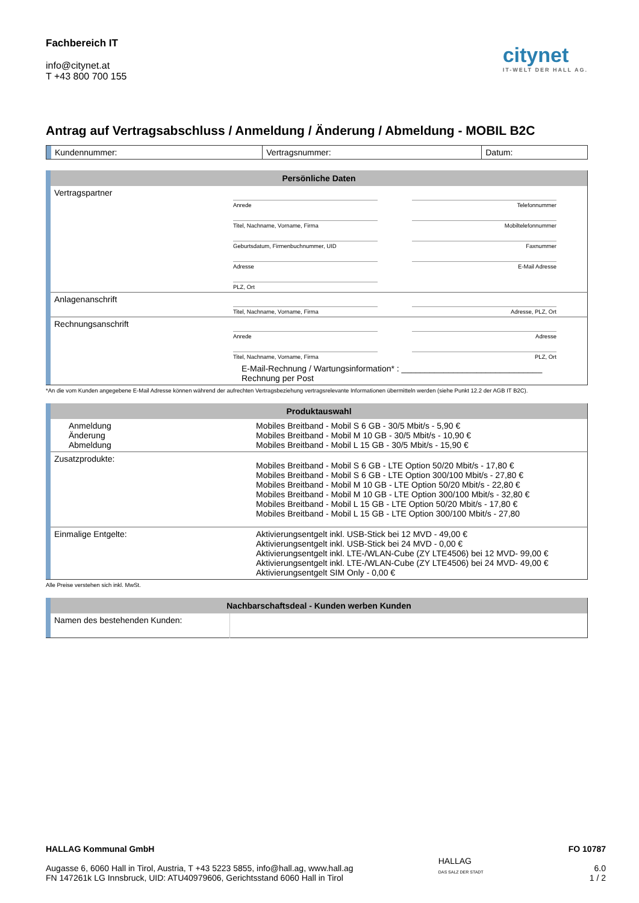Fachbereich IT
info@citynet.at
T +43 800 700 155
citynet
IT-WELT DER HALL AG.
Antrag auf Vertragsabschluss / Anmeldung / Änderung / Abmeldung - MOBIL B2C
| | Kundennummer: | Vertragsnummer: | Datum: |
| | Persönliche Daten | | |
| | Vertragspartner | Anrede Titel, Nachname, Vorname, Firma Geburtsdatum, Firmenbuchnummer, UID Adresse PLZ, Ort | Telefonnummer Mobiltelefonnummer Faxnummer E-Mail Adresse |
| | Anlagenanschrift | Titel, Nachname, Vorname, Firma | Adresse, PLZ, Ort |
| | Rechnungsanschrift | Anrede Titel, Nachname, Vorname, Firma | Adresse PLZ, Ort |
| | | E-Mail-Rechnung / Wartungsinformation* : ______________________________ Rechnung per Post | |
*An die vom Kunden angegebene E-Mail Adresse können während der aufrechten Vertragsbeziehung vertragsrelevante Informationen übermitteln werden (siehe Punkt 12.2 der AGB IT B2C).
| | Produktauswahl | |
| | Anmeldung Änderung Abmeldung | Mobiles Breitband - Mobil S 6 GB - 30/5 Mbit/s - 5,90 € Mobiles Breitband - Mobil M 10 GB - 30/5 Mbit/s - 10,90 € Mobiles Breitband - Mobil L 15 GB - 30/5 Mbit/s - 15,90 € |
| | Zusatzprodukte: | Mobiles Breitband - Mobil S 6 GB - LTE Option 50/20 Mbit/s - 17,80 € Mobiles Breitband - Mobil S 6 GB - LTE Option 300/100 Mbit/s - 27,80 € Mobiles Breitband - Mobil M 10 GB - LTE Option 50/20 Mbit/s - 22,80 € Mobiles Breitband - Mobil M 10 GB - LTE Option 300/100 Mbit/s - 32,80 € Mobiles Breitband - Mobil L 15 GB - LTE Option 50/20 Mbit/s - 17,80 € Mobiles Breitband - Mobil L 15 GB - LTE Option 300/100 Mbit/s - 27,80 |
| | Einmalige Entgelte: | Aktivierungsentgelt inkl. USB-Stick bei 12 MVD - 49,00 € Aktivierungsentgelt inkl. USB-Stick bei 24 MVD - 0,00 € Aktivierungsentgelt inkl. LTE-/WLAN-Cube (ZY LTE4506) bei 12 MVD- 99,00 € Aktivierungsentgelt inkl. LTE-/WLAN-Cube (ZY LTE4506) bei 24 MVD- 49,00 € Aktivierungsentgelt SIM Only - 0,00 € |
Alle Preise verstehen sich inkl. MwSt.
| | Nachbarschaftsdeal - Kunden werben Kunden | |
| | Namen des bestehenden Kunden: | |
HALLAG Kommunal GmbH
Augasse 6, 6060 Hall in Tirol, Austria, T +43 5223 5855, info@hall.ag, www.hall.ag
FN 147261k LG Innsbruck, UID: ATU40979606, Gerichtsstand 6060 Hall in Tirol
HALLAG
DAS SALZ DER STADT
FO 10787
6.0
1 / 2